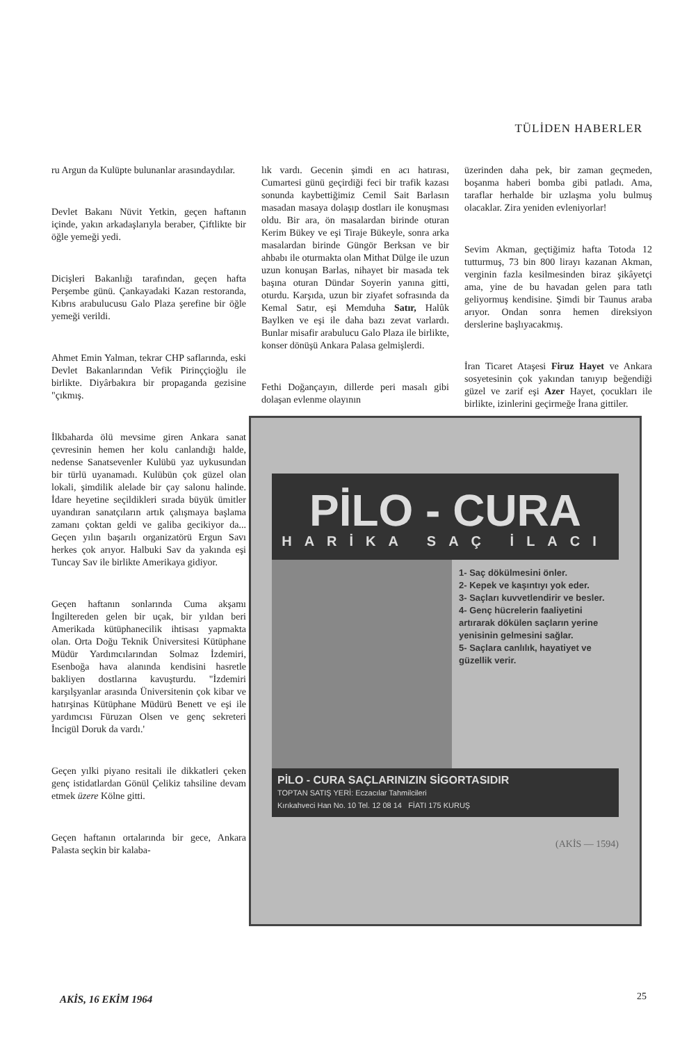TÜLİDEN HABERLER
ru Argun da Kulüpte bulunanlar arasındaydılar.
Devlet Bakanı Nüvit Yetkin, geçen haftanın içinde, yakın arkadaşlarıyla beraber, Çiftlikte bir öğle yemeği yedi.
Dicişleri Bakanlığı tarafından, geçen hafta Perşembe günü. Çankayadaki Kazan restoranda, Kıbrıs arabulucusu Galo Plaza şerefine bir öğle yemeği verildi.
Ahmet Emin Yalman, tekrar CHP saflarında, eski Devlet Bakanlarından Vefik Pirinççioğlu ile birlikte. Diyârbakıra bir propaganda gezisine "çıkmış.
İlkbaharda ölü mevsime giren Ankara sanat çevresinin hemen her kolu canlandığı halde, nedense Sanatsevenler Kulübü yaz uykusundan bir türlü uyanamadı. Kulübün çok güzel olan lokali, şimdilik alelade bir çay salonu halinde. İdare heyetine seçildikleri sırada büyük ümitler uyandıran sanatçıların artık çalışmaya başlama zamanı çoktan geldi ve galiba gecikiyor da... Geçen yılın başarılı organizatörü Ergun Savı herkes çok arıyor. Halbuki Sav da yakında eşi Tuncay Sav ile birlikte Amerikaya gidiyor.
Geçen haftanın sonlarında Cuma akşamı İngiltereden gelen bir uçak, bir yıldan beri Amerikada kütüphanecilik ihtisası yapmakta olan. Orta Doğu Teknik Üniversitesi Kütüphane Müdür Yardımcılarından Solmaz İzdemiri, Esenboğa hava alanında kendisini hasretle bakliyen dostlarına kavuşturdu. "İzdemiri karşılşyanlar arasında Üniversitenin çok kibar ve hatırşinas Kütüphane Müdürü Benett ve eşi ile yardımcısı Füruzan Olsen ve genç sekreteri İncigül Doruk da vardı.'
Geçen yılki piyano resitali ile dikkatleri çeken genç istidatlardan Gönül Çelikiz tahsiline devam etmek üzere Kölne gitti.
Geçen haftanın ortalarında bir gece, Ankara Palasta seçkin bir kalaba-
lık vardı. Gecenin şimdi en acı hatırası, Cumartesi günü geçirdiği feci bir trafik kazası sonunda kaybettiğimiz Cemil Sait Barlasın masadan masaya dolaşıp dostları ile konuşması oldu. Bir ara, ön masalardan birinde oturan Kerim Bükey ve eşi Tiraje Bükeyle, sonra arka masalardan birinde Güngör Berksan ve bir ahbabı ile oturmakta olan Mithat Dülge ile uzun uzun konuşan Barlas, nihayet bir masada tek başına oturan Dündar Soyerin yanına gitti, oturdu. Karşıda, uzun bir ziyafet sofrasında da Kemal Satır, eşi Memduha Satır, Halûk Baylken ve eşi ile daha bazı zevat varlardı. Bunlar misafir arabulucu Galo Plaza ile birlikte, konser dönüşü Ankara Palasa gelmişlerdi.
Fethi Doğançayın, dillerde peri masalı gibi dolaşan evlenme olayının
üzerinden daha pek, bir zaman geçmeden, boşanma haberi bomba gibi patladı. Ama, taraflar herhalde bir uzlaşma yolu bulmuş olacaklar. Zira yeniden evleniyorlar!
Sevim Akman, geçtiğimiz hafta Totoda 12 tutturmuş, 73 bin 800 lirayı kazanan Akman, verginin fazla kesilmesinden biraz şikâyetçi ama, yine de bu havadan gelen para tatlı geliyormuş kendisine. Şimdi bir Taunus araba arıyor. Ondan sonra hemen direksiyon derslerine başlıyacakmış.
İran Ticaret Ataşesi Firuz Hayet ve Ankara sosyetesinin çok yakından tanıyıp beğendiği güzel ve zarif eşi Azer Hayet, çocukları ile birlikte, izinlerini geçirmeğe İrana gittiler.
PİLO - CURA
HARİKA SAÇ İLACI
1- Saç dökülmesini önler.
2- Kepek ve kaşıntıyı yok eder.
3- Saçları kuvvetlendirir ve besler.
4- Genç hücrelerin faaliyetini artırarak dökülen saçların yerine yenisinin gelmesini sağlar.
5- Saçlara canlılık, hayatiyet ve güzellik verir.
PİLO - CURA SAÇLARINIZIN SİGORTASIDIR
TOPTAN SATIŞ YERİ: Eczacılar Tahmilcileri
Kırıkahveci Han No. 10 Tel. 12 08 14 FİATI 175 KURUŞ
(AKİS — 1594)
AKİS, 16 EKİM 1964 25